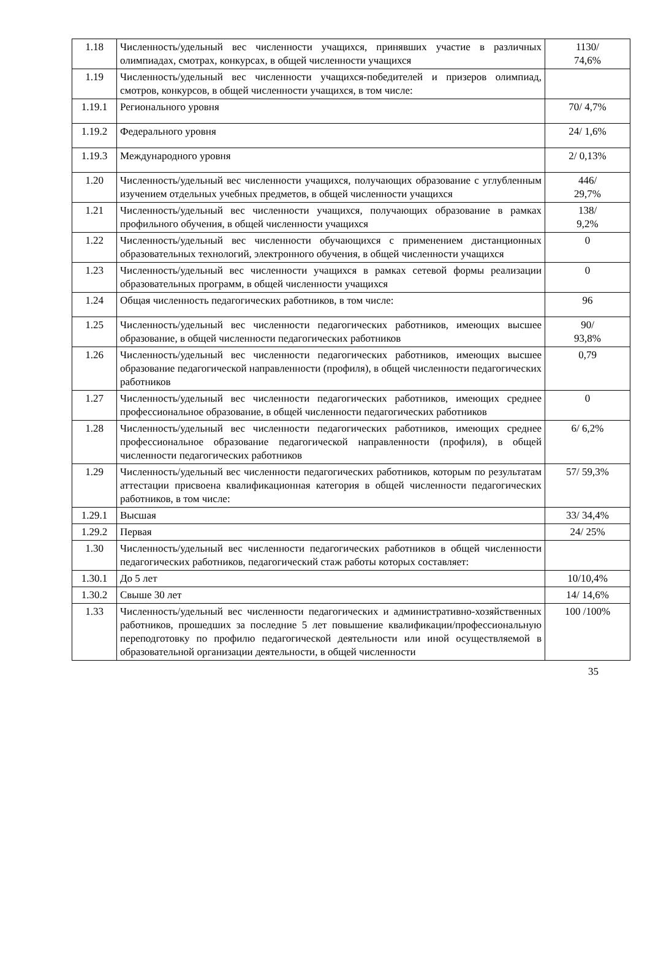| 1.18 | Численность/удельный вес численности учащихся, принявших участие в различных олимпиадах, смотрах, конкурсах, в общей численности учащихся | 1130/ 74,6% |
| 1.19 | Численность/удельный вес численности учащихся-победителей и призеров олимпиад, смотров, конкурсов, в общей численности учащихся, в том числе: | |
| 1.19.1 | Регионального уровня | 70/ 4,7% |
| 1.19.2 | Федерального уровня | 24/ 1,6% |
| 1.19.3 | Международного уровня | 2/ 0,13% |
| 1.20 | Численность/удельный вес численности учащихся, получающих образование с углубленным изучением отдельных учебных предметов, в общей численности учащихся | 446/ 29,7% |
| 1.21 | Численность/удельный вес численности учащихся, получающих образование в рамках профильного обучения, в общей численности учащихся | 138/ 9,2% |
| 1.22 | Численность/удельный вес численности обучающихся с применением дистанционных образовательных технологий, электронного обучения, в общей численности учащихся | 0 |
| 1.23 | Численность/удельный вес численности учащихся в рамках сетевой формы реализации образовательных программ, в общей численности учащихся | 0 |
| 1.24 | Общая численность педагогических работников, в том числе: | 96 |
| 1.25 | Численность/удельный вес численности педагогических работников, имеющих высшее образование, в общей численности педагогических работников | 90/ 93,8% |
| 1.26 | Численность/удельный вес численности педагогических работников, имеющих высшее образование педагогической направленности (профиля), в общей численности педагогических работников | 0,79 |
| 1.27 | Численность/удельный вес численности педагогических работников, имеющих среднее профессиональное образование, в общей численности педагогических работников | 0 |
| 1.28 | Численность/удельный вес численности педагогических работников, имеющих среднее профессиональное образование педагогической направленности (профиля), в общей численности педагогических работников | 6/ 6,2% |
| 1.29 | Численность/удельный вес численности педагогических работников, которым по результатам аттестации присвоена квалификационная категория в общей численности педагогических работников, в том числе: | 57/ 59,3% |
| 1.29.1 | Высшая | 33/ 34,4% |
| 1.29.2 | Первая | 24/ 25% |
| 1.30 | Численность/удельный вес численности педагогических работников в общей численности педагогических работников, педагогический стаж работы которых составляет: | |
| 1.30.1 | До 5 лет | 10/10,4% |
| 1.30.2 | Свыше 30 лет | 14/ 14,6% |
| 1.33 | Численность/удельный вес численности педагогических и административно-хозяйственных работников, прошедших за последние 5 лет повышение квалификации/профессиональную переподготовку по профилю педагогической деятельности или иной осуществляемой в образовательной организации деятельности, в общей численности | 100 /100% |
35